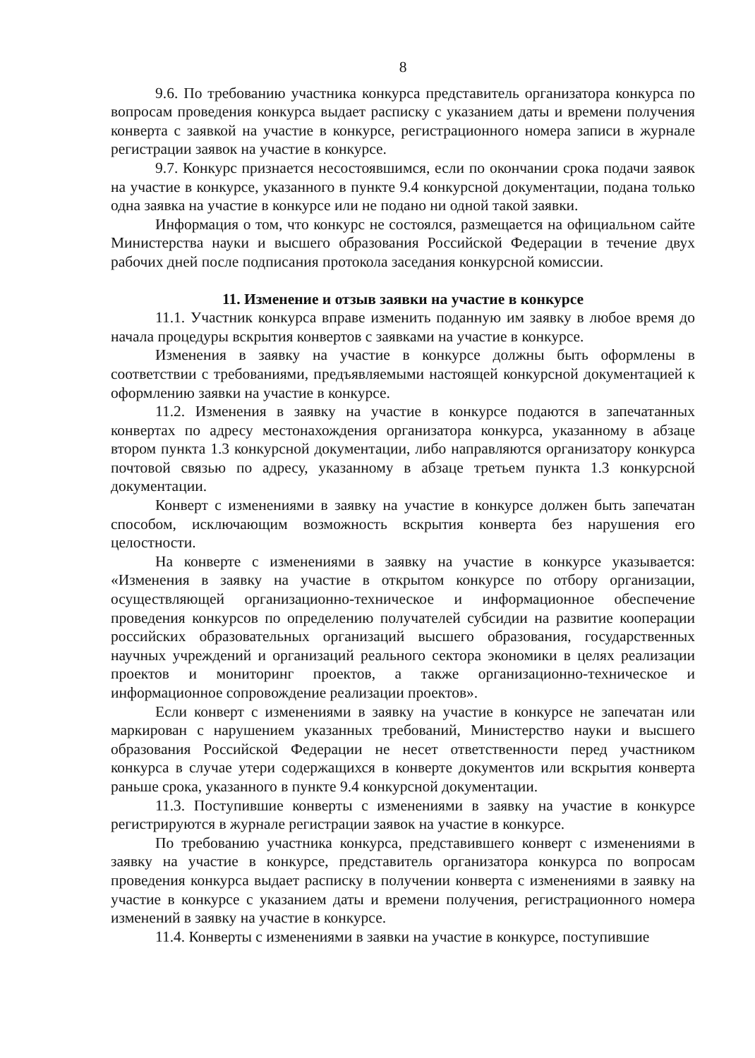8
9.6. По требованию участника конкурса представитель организатора конкурса по вопросам проведения конкурса выдает расписку с указанием даты и времени получения конверта с заявкой на участие в конкурсе, регистрационного номера записи в журнале регистрации заявок на участие в конкурсе.
9.7. Конкурс признается несостоявшимся, если по окончании срока подачи заявок на участие в конкурсе, указанного в пункте 9.4 конкурсной документации, подана только одна заявка на участие в конкурсе или не подано ни одной такой заявки.
Информация о том, что конкурс не состоялся, размещается на официальном сайте Министерства науки и высшего образования Российской Федерации в течение двух рабочих дней после подписания протокола заседания конкурсной комиссии.
11. Изменение и отзыв заявки на участие в конкурсе
11.1. Участник конкурса вправе изменить поданную им заявку в любое время до начала процедуры вскрытия конвертов с заявками на участие в конкурсе.
Изменения в заявку на участие в конкурсе должны быть оформлены в соответствии с требованиями, предъявляемыми настоящей конкурсной документацией к оформлению заявки на участие в конкурсе.
11.2. Изменения в заявку на участие в конкурсе подаются в запечатанных конвертах по адресу местонахождения организатора конкурса, указанному в абзаце втором пункта 1.3 конкурсной документации, либо направляются организатору конкурса почтовой связью по адресу, указанному в абзаце третьем пункта 1.3 конкурсной документации.
Конверт с изменениями в заявку на участие в конкурсе должен быть запечатан способом, исключающим возможность вскрытия конверта без нарушения его целостности.
На конверте с изменениями в заявку на участие в конкурсе указывается: «Изменения в заявку на участие в открытом конкурсе по отбору организации, осуществляющей организационно-техническое и информационное обеспечение проведения конкурсов по определению получателей субсидии на развитие кооперации российских образовательных организаций высшего образования, государственных научных учреждений и организаций реального сектора экономики в целях реализации проектов и мониторинг проектов, а также организационно-техническое и информационное сопровождение реализации проектов».
Если конверт с изменениями в заявку на участие в конкурсе не запечатан или маркирован с нарушением указанных требований, Министерство науки и высшего образования Российской Федерации не несет ответственности перед участником конкурса в случае утери содержащихся в конверте документов или вскрытия конверта раньше срока, указанного в пункте 9.4 конкурсной документации.
11.3. Поступившие конверты с изменениями в заявку на участие в конкурсе регистрируются в журнале регистрации заявок на участие в конкурсе.
По требованию участника конкурса, представившего конверт с изменениями в заявку на участие в конкурсе, представитель организатора конкурса по вопросам проведения конкурса выдает расписку в получении конверта с изменениями в заявку на участие в конкурсе с указанием даты и времени получения, регистрационного номера изменений в заявку на участие в конкурсе.
11.4. Конверты с изменениями в заявки на участие в конкурсе, поступившие